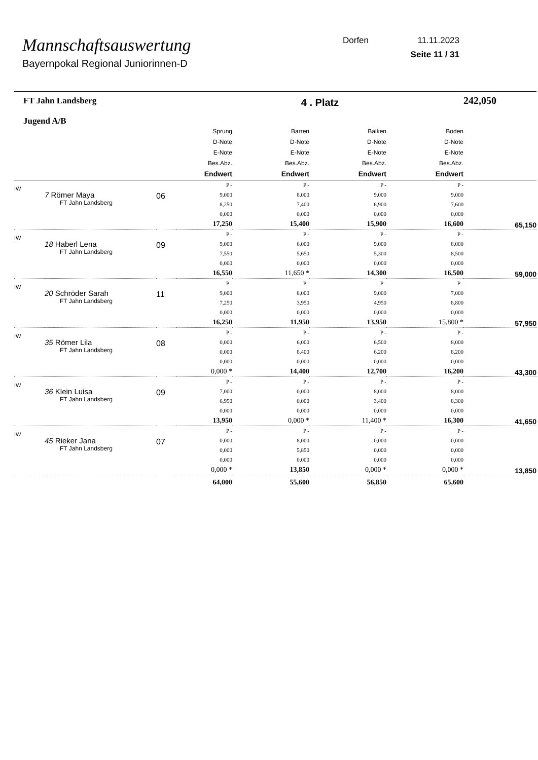Mannschaftsauswertung
Bayernpokal Regional Juniorinnen-D
Dorfen 11.11.2023
Seite 11 / 31
| FT Jahn Landsberg Jugend A/B | | | 4 . Platz | | | | 242,050 |
| | | | Sprung D-Note E-Note Bes.Abz. Endwert | Barren D-Note E-Note Bes.Abz. Endwert | Balken D-Note E-Note Bes.Abz. Endwert | Boden D-Note E-Note Bes.Abz. Endwert | |
| IW | 7 Römer Maya FT Jahn Landsberg | 06 | P - 9,000 8,250 0,000 17,250 | P - 8,000 7,400 0,000 15,400 | P - 9,000 6,900 0,000 15,900 | P - 9,000 7,600 0,000 16,600 | 65,150 |
| IW | 18 Haberl Lena FT Jahn Landsberg | 09 | P - 9,000 7,550 0,000 16,550 | P - 6,000 5,650 0,000 11,650 * | P - 9,000 5,300 0,000 14,300 | P - 8,000 8,500 0,000 16,500 | 59,000 |
| IW | 20 Schröder Sarah FT Jahn Landsberg | 11 | P - 9,000 7,250 0,000 16,250 | P - 8,000 3,950 0,000 11,950 | P - 9,000 4,950 0,000 13,950 | P - 7,000 8,800 0,000 15,800 * | 57,950 |
| IW | 35 Römer Lila FT Jahn Landsberg | 08 | P - 0,000 0,000 0,000 0,000 * | P - 6,000 8,400 0,000 14,400 | P - 6,500 6,200 0,000 12,700 | P - 8,000 8,200 0,000 16,200 | 43,300 |
| IW | 36 Klein Luisa FT Jahn Landsberg | 09 | P - 7,000 6,950 0,000 13,950 | P - 0,000 0,000 0,000 0,000 * | P - 8,000 3,400 0,000 11,400 * | P - 8,000 8,300 0,000 16,300 | 41,650 |
| IW | 45 Rieker Jana FT Jahn Landsberg | 07 | P - 0,000 0,000 0,000 0,000 * | P - 8,000 5,850 0,000 13,850 | P - 0,000 0,000 0,000 0,000 * | P - 0,000 0,000 0,000 0,000 * | 13,850 |
| | | | 64,000 | 55,600 | 56,850 | 65,600 | |